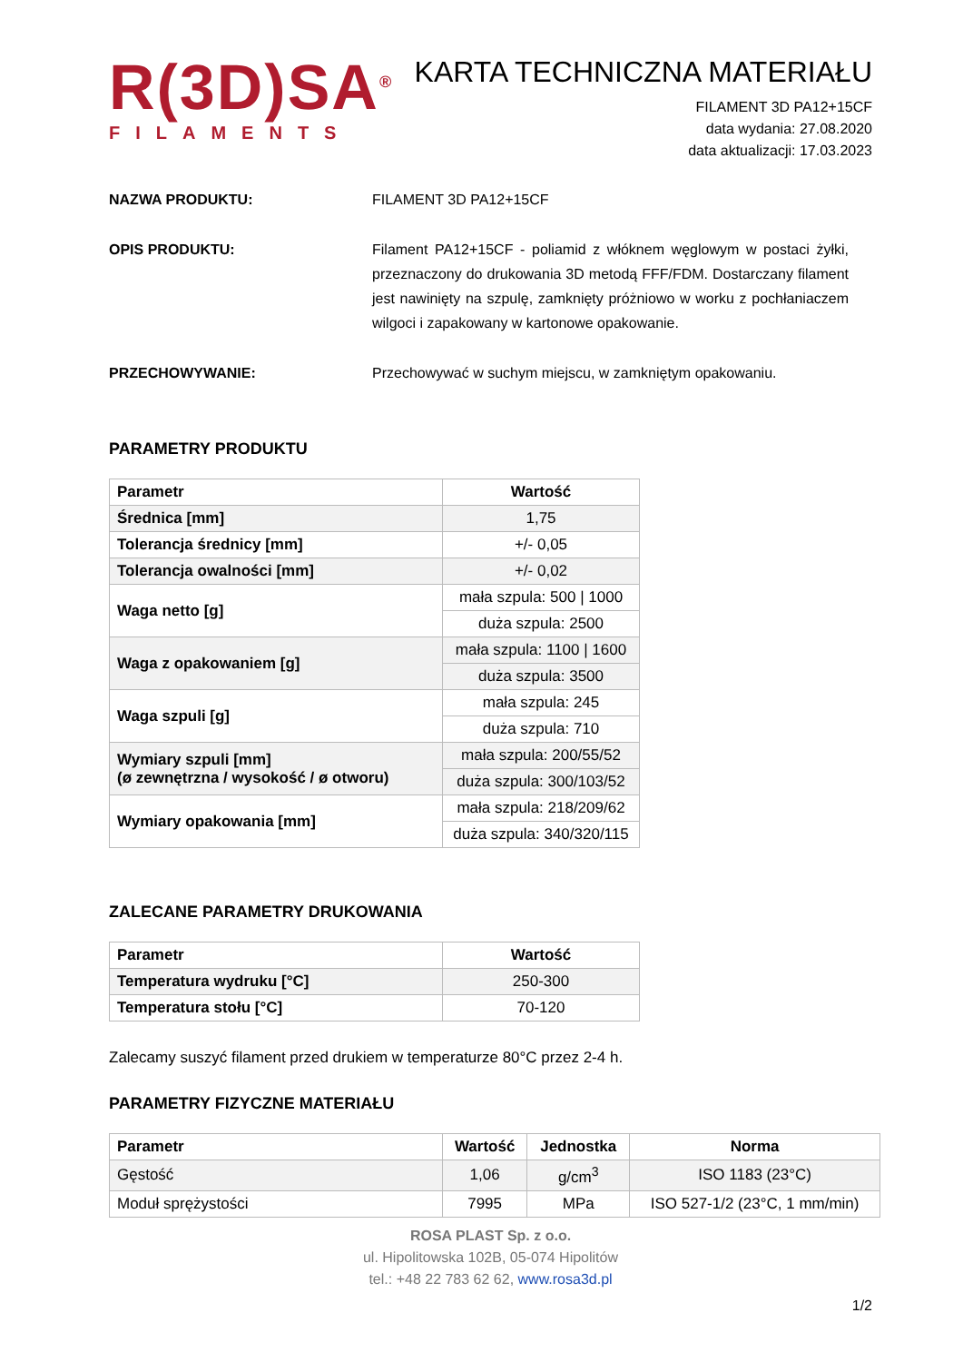R(3D)SA<sup>®</sup>
FILAMENTS
KARTA TECHNICZNA MATERIAŁU
FILAMENT 3D PA12+15CF
data wydania: 27.08.2020
data aktualizacji: 17.03.2023
NAZWA PRODUKTU: FILAMENT 3D PA12+15CF
OPIS PRODUKTU: Filament PA12+15CF - poliamid z włóknem węglowym w postaci żyłki, przeznaczony do drukowania 3D metodą FFF/FDM. Dostarczany filament jest nawinięty na szpulę, zamknięty próżniowo w worku z pochłaniaczem wilgoci i zapakowany w kartonowe opakowanie.
PRZECHOWYWANIE: Przechowywać w suchym miejscu, w zamkniętym opakowaniu.
PARAMETRY PRODUKTU
| Parametr | Wartość |
| --- | --- |
| Średnica [mm] | 1,75 |
| Tolerancja średnicy [mm] | +/- 0,05 |
| Tolerancja owalności [mm] | +/- 0,02 |
| Waga netto [g] | mała szpula: 500 / 1000 |
| | duża szpula: 2500 |
| Waga z opakowaniem [g] | mała szpula: 1100 / 1600 |
| | duża szpula: 3500 |
| Waga szpuli [g] | mała szpula: 245 |
| | duża szpula: 710 |
| Wymiary szpuli [mm] (ø zewnętrzna / wysokość / ø otworu) | mała szpula: 200/55/52 |
| | duża szpula: 300/103/52 |
| Wymiary opakowania [mm] | mała szpula: 218/209/62 |
| | duża szpula: 340/320/115 |
ZALECANE PARAMETRY DRUKOWANIA
| Parametr | Wartość |
| --- | --- |
| Temperatura wydruku [°C] | 250-300 |
| Temperatura stołu [°C] | 70-120 |
Zalecamy suszyć filament przed drukiem w temperaturze 80°C przez 2-4 h.
PARAMETRY FIZYCZNE MATERIAŁU
| Parametr | Wartość | Jednostka | Norma |
| --- | --- | --- | --- |
| Gęstość | 1,06 | g/cm<sup>3</sup> | ISO 1183 (23°C) |
| Moduł sprężystości | 7995 | MPa | ISO 527-1/2 (23°C, 1 mm/min) |
ROSA PLAST Sp. z o.o.
ul. Hipolitowska 102B, 05-074 Hipolitów
tel.: +48 22 783 62 62, www.rosa3d.pl
1/2